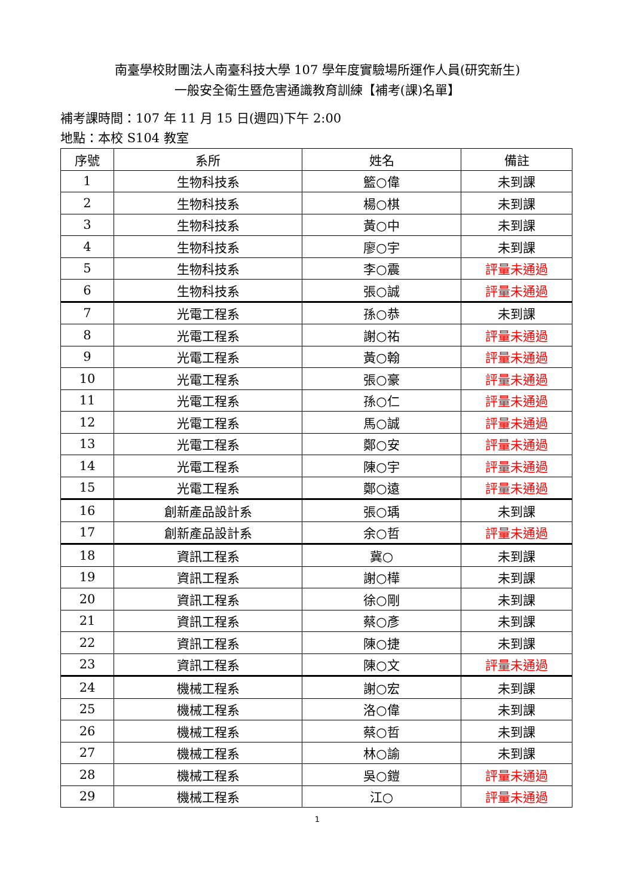南臺學校財團法人南臺科技大學 107 學年度實驗場所運作人員(研究新生)
一般安全衛生暨危害通識教育訓練【補考(課)名單】
補考課時間：107 年 11 月 15 日(週四)下午 2:00
地點：本校 S104 教室
| 序號 | 系所 | 姓名 | 備註 |
| --- | --- | --- | --- |
| 1 | 生物科技系 | 籃○偉 | 未到課 |
| 2 | 生物科技系 | 楊○棋 | 未到課 |
| 3 | 生物科技系 | 黃○中 | 未到課 |
| 4 | 生物科技系 | 廖○宇 | 未到課 |
| 5 | 生物科技系 | 李○震 | 評量未通過 |
| 6 | 生物科技系 | 張○誠 | 評量未通過 |
| 7 | 光電工程系 | 孫○恭 | 未到課 |
| 8 | 光電工程系 | 謝○祐 | 評量未通過 |
| 9 | 光電工程系 | 黃○翰 | 評量未通過 |
| 10 | 光電工程系 | 張○豪 | 評量未通過 |
| 11 | 光電工程系 | 孫○仁 | 評量未通過 |
| 12 | 光電工程系 | 馬○誠 | 評量未通過 |
| 13 | 光電工程系 | 鄭○安 | 評量未通過 |
| 14 | 光電工程系 | 陳○宇 | 評量未通過 |
| 15 | 光電工程系 | 鄭○遠 | 評量未通過 |
| 16 | 創新產品設計系 | 張○瑀 | 未到課 |
| 17 | 創新產品設計系 | 余○哲 | 評量未通過 |
| 18 | 資訊工程系 | 冀○ | 未到課 |
| 19 | 資訊工程系 | 謝○樺 | 未到課 |
| 20 | 資訊工程系 | 徐○剛 | 未到課 |
| 21 | 資訊工程系 | 蔡○彥 | 未到課 |
| 22 | 資訊工程系 | 陳○捷 | 未到課 |
| 23 | 資訊工程系 | 陳○文 | 評量未通過 |
| 24 | 機械工程系 | 謝○宏 | 未到課 |
| 25 | 機械工程系 | 洛○偉 | 未到課 |
| 26 | 機械工程系 | 蔡○哲 | 未到課 |
| 27 | 機械工程系 | 林○諭 | 未到課 |
| 28 | 機械工程系 | 吳○鎧 | 評量未通過 |
| 29 | 機械工程系 | 江○ | 評量未通過 |
1